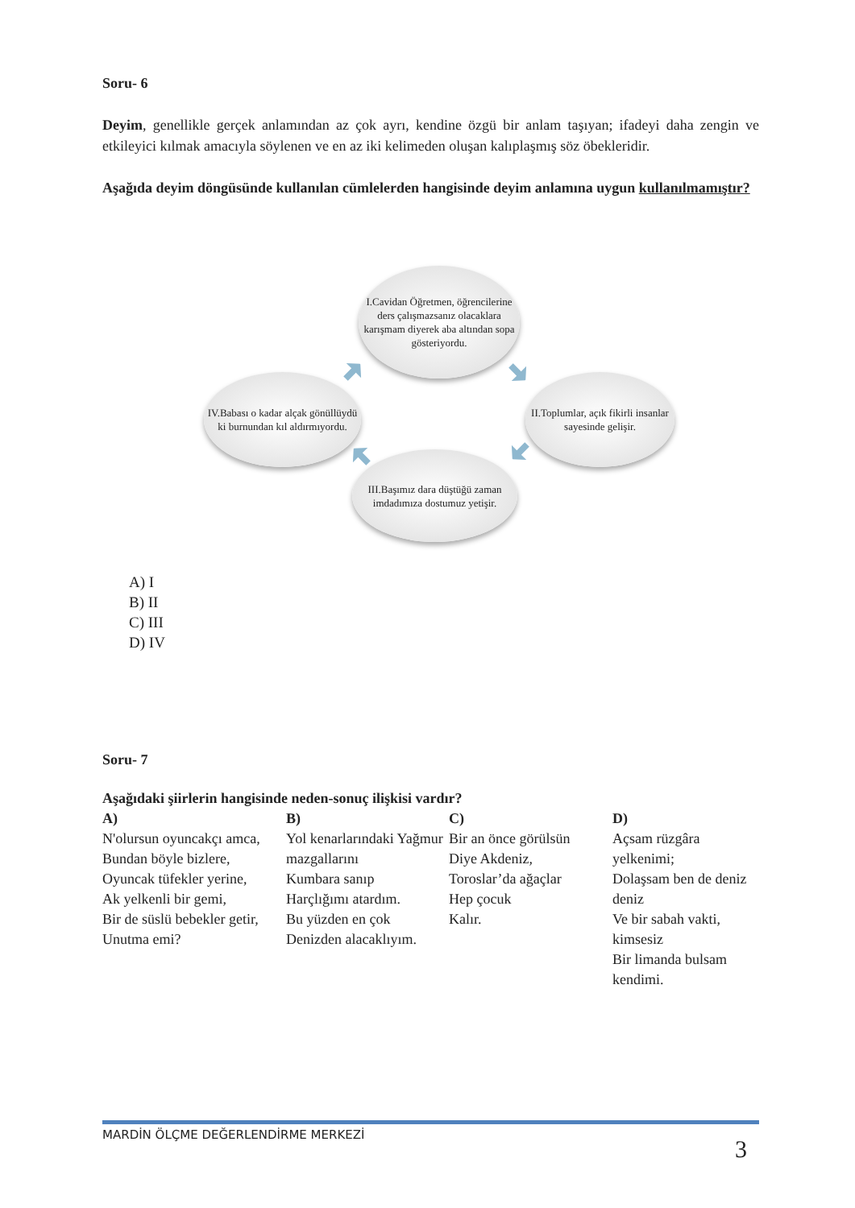Soru- 6
Deyim, genellikle gerçek anlamından az çok ayrı, kendine özgü bir anlam taşıyan; ifadeyi daha zengin ve etkileyici kılmak amacıyla söylenen ve en az iki kelimeden oluşan kalıplaşmış söz öbekleridir.
Aşağıda deyim döngüsünde kullanılan cümlelerden hangisinde deyim anlamına uygun kullanılmamıştır?
I.Cavidan Öğretmen, öğrencilerine ders çalışmazsanız olacaklara karışmam diyerek aba altından sopa gösteriyordu.
II.Toplumlar, açık fikirli insanlar sayesinde gelişir.
III.Başımız dara düştüğü zaman imdadımıza dostumuz yetişir.
IV.Babası o kadar alçak gönüllüydü ki burnundan kıl aldırmıyordu.
A) I
B) II
C) III
D) IV
Soru- 7
Aşağıdaki şiirlerin hangisinde neden-sonuç ilişkisi vardır?
| A) | B) | C) | D) |
| N'olursun oyuncakçı amca, Bundan böyle bizlere, Oyuncak tüfekler yerine, Ak yelkenli bir gemi, Bir de süslü bebekler getir, Unutma emi? | Yol kenarlarındaki Yağmur mazgallarını Kumbara sanıp Harçlığımı atardım. Bu yüzden en çok Denizden alacaklıyım. | Bir an önce görülsün Diye Akdeniz, Toroslar’da ağaçlar Hep çocuk Kalır. | Açsam rüzgâra yelkenimi; Dolaşsam ben de deniz deniz Ve bir sabah vakti, kimsesiz Bir limanda bulsam kendimi. |
MARDİN ÖLÇME DEĞERLENDİRME MERKEZİ 3